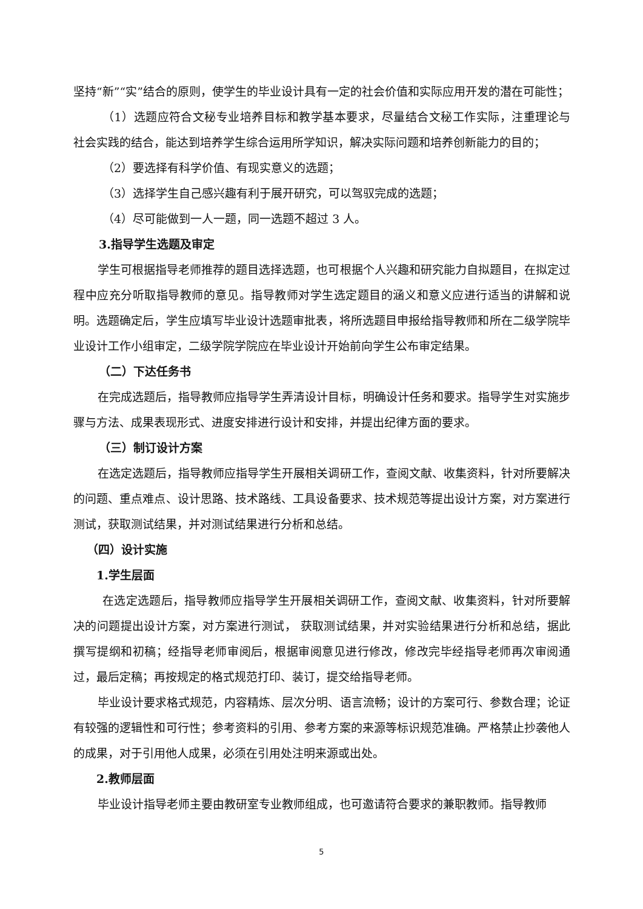坚持“新”“实”结合的原则，使学生的毕业设计具有一定的社会价值和实际应用开发的潜在可能性；
（1）选题应符合文秘专业培养目标和教学基本要求，尽量结合文秘工作实际，注重理论与社会实践的结合，能达到培养学生综合运用所学知识，解决实际问题和培养创新能力的目的；
（2）要选择有科学价值、有现实意义的选题；
（3）选择学生自己感兴趣有利于展开研究，可以驾驭完成的选题；
（4）尽可能做到一人一题，同一选题不超过 3 人。
3.指导学生选题及审定
学生可根据指导老师推荐的题目选择选题，也可根据个人兴趣和研究能力自拟题目，在拟定过程中应充分听取指导教师的意见。指导教师对学生选定题目的涵义和意义应进行适当的讲解和说明。选题确定后，学生应填写毕业设计选题审批表，将所选题目申报给指导教师和所在二级学院毕业设计工作小组审定，二级学院学院应在毕业设计开始前向学生公布审定结果。
（二）下达任务书
在完成选题后，指导教师应指导学生弄清设计目标，明确设计任务和要求。指导学生对实施步骤与方法、成果表现形式、进度安排进行设计和安排，并提出纪律方面的要求。
（三）制订设计方案
在选定选题后，指导教师应指导学生开展相关调研工作，查阅文献、收集资料，针对所要解决的问题、重点难点、设计思路、技术路线、工具设备要求、技术规范等提出设计方案，对方案进行测试，获取测试结果，并对测试结果进行分析和总结。
（四）设计实施
1.学生层面
在选定选题后，指导教师应指导学生开展相关调研工作，查阅文献、收集资料，针对所要解决的问题提出设计方案，对方案进行测试， 获取测试结果，并对实验结果进行分析和总结，据此撰写提纲和初稿；经指导老师审阅后，根据审阅意见进行修改，修改完毕经指导老师再次审阅通过，最后定稿；再按规定的格式规范打印、装订，提交给指导老师。
毕业设计要求格式规范，内容精炼、层次分明、语言流畅；设计的方案可行、参数合理；论证有较强的逻辑性和可行性；参考资料的引用、参考方案的来源等标识规范准确。严格禁止抄袭他人的成果，对于引用他人成果，必须在引用处注明来源或出处。
2.教师层面
毕业设计指导老师主要由教研室专业教师组成，也可邀请符合要求的兼职教师。指导教师
5